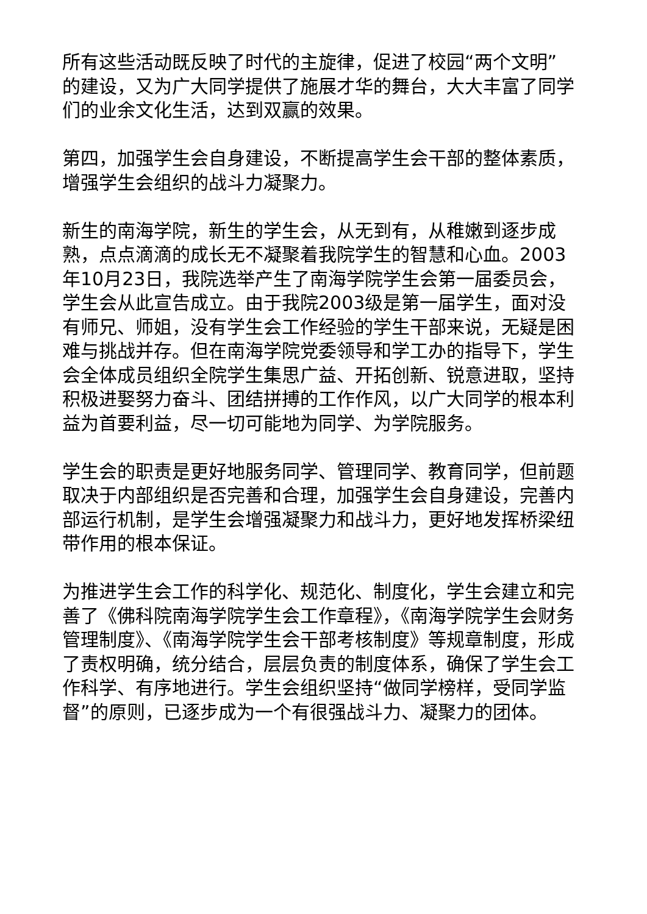所有这些活动既反映了时代的主旋律，促进了校园“两个文明”的建设，又为广大同学提供了施展才华的舞台，大大丰富了同学们的业余文化生活，达到双赢的效果。
第四，加强学生会自身建设，不断提高学生会干部的整体素质，增强学生会组织的战斗力凝聚力。
新生的南海学院，新生的学生会，从无到有，从稚嫩到逐步成熟，点点滴滴的成长无不凝聚着我院学生的智慧和心血。2003年10月23日，我院选举产生了南海学院学生会第一届委员会，学生会从此宣告成立。由于我院2003级是第一届学生，面对没有师兄、师姐，没有学生会工作经验的学生干部来说，无疑是困难与挑战并存。但在南海学院党委领导和学工办的指导下，学生会全体成员组织全院学生集思广益、开拓创新、锐意进取，坚持积极进娶努力奋斗、团结拼搏的工作作风，以广大同学的根本利益为首要利益，尽一切可能地为同学、为学院服务。
学生会的职责是更好地服务同学、管理同学、教育同学，但前题取决于内部组织是否完善和合理，加强学生会自身建设，完善内部运行机制，是学生会增强凝聚力和战斗力，更好地发挥桥梁纽带作用的根本保证。
为推进学生会工作的科学化、规范化、制度化，学生会建立和完善了《佛科院南海学院学生会工作章程》，《南海学院学生会财务管理制度》、《南海学院学生会干部考核制度》等规章制度，形成了责权明确，统分结合，层层负责的制度体系，确保了学生会工作科学、有序地进行。学生会组织坚持“做同学榜样，受同学监督”的原则，已逐步成为一个有很强战斗力、凝聚力的团体。